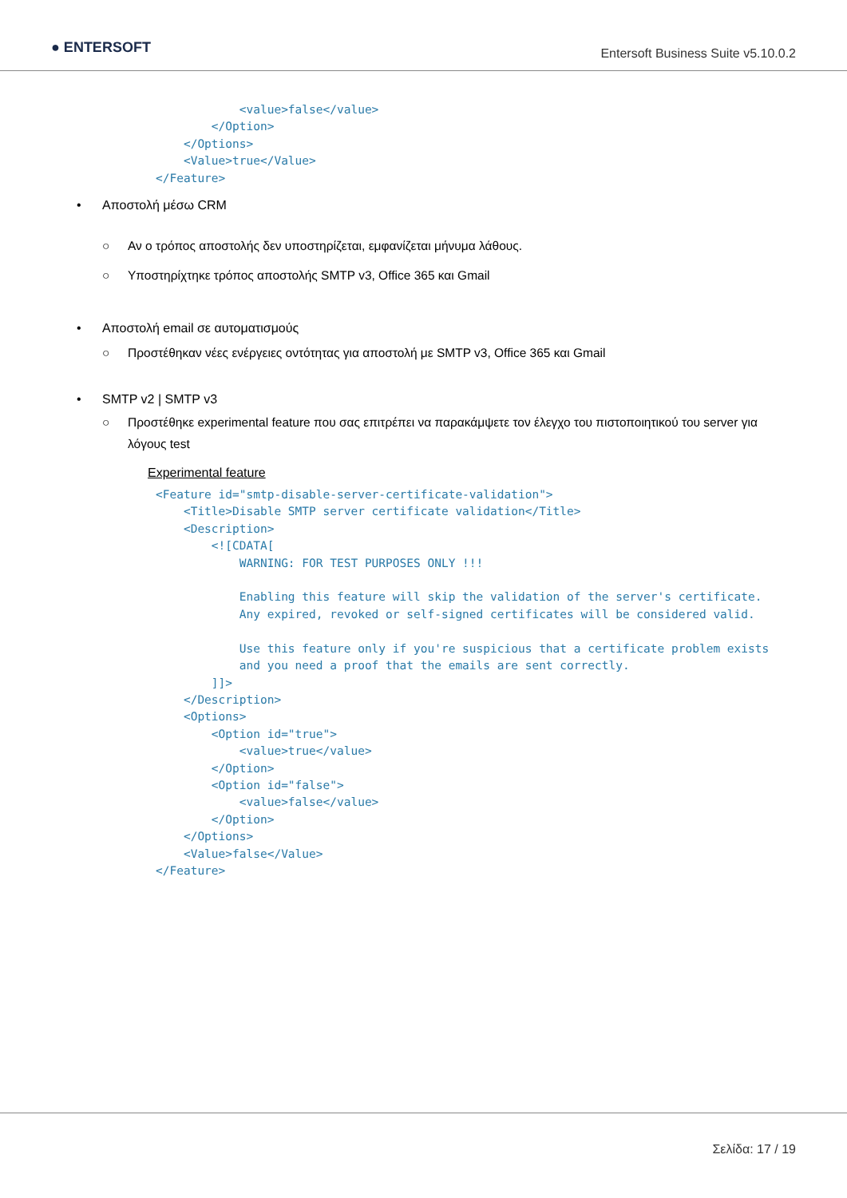● ENTERSOFT
Entersoft Business Suite v5.10.0.2
            <value>false</value>
        </Option>
    </Options>
    <Value>true</Value>
</Feature>
• Αποστολή μέσω CRM
○ Αν ο τρόπος αποστολής δεν υποστηρίζεται, εμφανίζεται μήνυμα λάθους.
○ Υποστηρίχτηκε τρόπος αποστολής SMTP v3, Office 365 και Gmail
• Αποστολή email σε αυτοματισμούς
○ Προστέθηκαν νέες ενέργειες οντότητας για αποστολή με SMTP v3, Office 365 και Gmail
• SMTP v2 | SMTP v3
○ Προστέθηκε experimental feature που σας επιτρέπει να παρακάμψετε τον έλεγχο του πιστοποιητικού του server για λόγους test
Experimental feature
<Feature id="smtp-disable-server-certificate-validation">
    <Title>Disable SMTP server certificate validation</Title>
    <Description>
        <![CDATA[
            WARNING: FOR TEST PURPOSES ONLY !!!

            Enabling this feature will skip the validation of the server's certificate.
            Any expired, revoked or self-signed certificates will be considered valid.

            Use this feature only if you're suspicious that a certificate problem exists
            and you need a proof that the emails are sent correctly.
        ]]>
    </Description>
    <Options>
        <Option id="true">
            <value>true</value>
        </Option>
        <Option id="false">
            <value>false</value>
        </Option>
    </Options>
    <Value>false</Value>
</Feature>
Σελίδα: 17 / 19